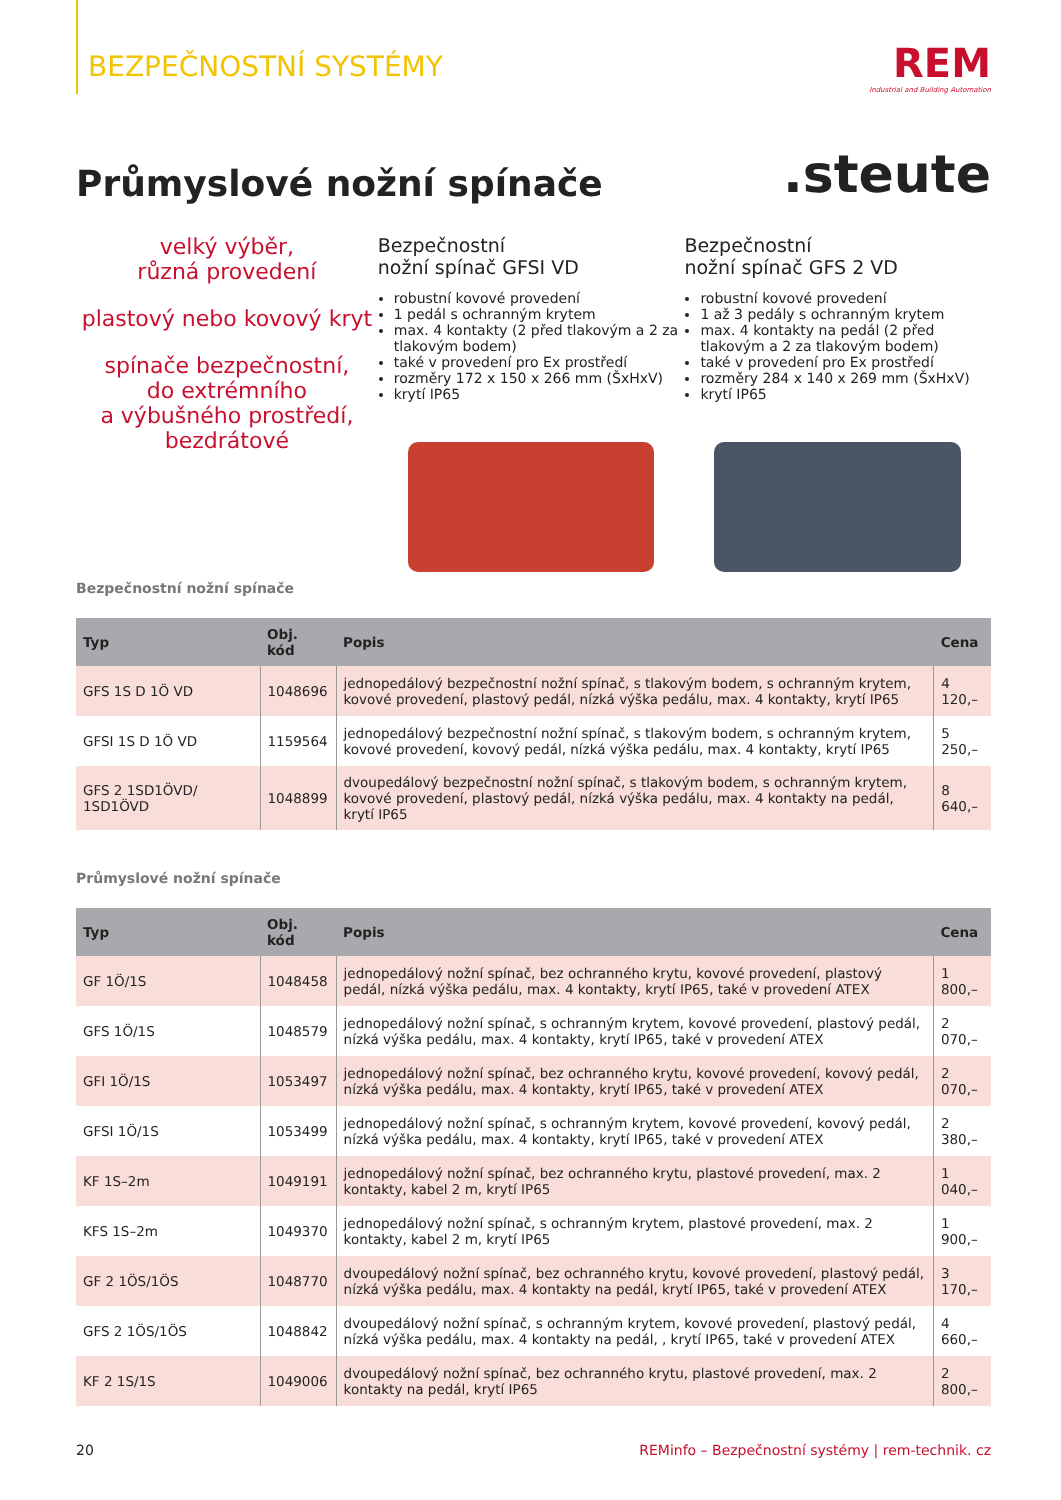BEZPEČNOSTNÍ SYSTÉMY
REM
Industrial and Building Automation
Průmyslové nožní spínače
.steute
velký výběr,
různá provedení
plastový nebo kovový kryt
spínače bezpečnostní,
do extrémního
a výbušného prostředí,
bezdrátové
Bezpečnostní
nožní spínač GFSI VD
robustní kovové provedení
1 pedál s ochranným krytem
max. 4 kontakty (2 před tlakovým a 2 za tlakovým bodem)
také v provedení pro Ex prostředí
rozměry 172 x 150 x 266 mm (ŠxHxV)
krytí IP65
Bezpečnostní
nožní spínač GFS 2 VD
robustní kovové provedení
1 až 3 pedály s ochranným krytem
max. 4 kontakty na pedál (2 před tlakovým a 2 za tlakovým bodem)
také v provedení pro Ex prostředí
rozměry 284 x 140 x 269 mm (ŠxHxV)
krytí IP65
Bezpečnostní nožní spínače
| Typ | Obj. kód | Popis | Cena |
| --- | --- | --- | --- |
| GFS 1S D 1Ö VD | 1048696 | jednopedálový bezpečnostní nožní spínač, s tlakovým bodem, s ochranným krytem, kovové provedení, plastový pedál, nízká výška pedálu, max. 4 kontakty, krytí IP65 | 4 120,– |
| GFSI 1S D 1Ö VD | 1159564 | jednopedálový bezpečnostní nožní spínač, s tlakovým bodem, s ochranným krytem, kovové provedení, kovový pedál, nízká výška pedálu, max. 4 kontakty, krytí IP65 | 5 250,– |
| GFS 2 1SD1ÖVD/ 1SD1ÖVD | 1048899 | dvoupedálový bezpečnostní nožní spínač, s tlakovým bodem, s ochranným krytem, kovové provedení, plastový pedál, nízká výška pedálu, max. 4 kontakty na pedál, krytí IP65 | 8 640,– |
Průmyslové nožní spínače
| Typ | Obj. kód | Popis | Cena |
| --- | --- | --- | --- |
| GF 1Ö/1S | 1048458 | jednopedálový nožní spínač, bez ochranného krytu, kovové provedení, plastový pedál, nízká výška pedálu, max. 4 kontakty, krytí IP65, také v provedení ATEX | 1 800,– |
| GFS 1Ö/1S | 1048579 | jednopedálový nožní spínač, s ochranným krytem, kovové provedení, plastový pedál, nízká výška pedálu, max. 4 kontakty, krytí IP65, také v provedení ATEX | 2 070,– |
| GFI 1Ö/1S | 1053497 | jednopedálový nožní spínač, bez ochranného krytu, kovové provedení, kovový pedál, nízká výška pedálu, max. 4 kontakty, krytí IP65, také v provedení ATEX | 2 070,– |
| GFSI 1Ö/1S | 1053499 | jednopedálový nožní spínač, s ochranným krytem, kovové provedení, kovový pedál, nízká výška pedálu, max. 4 kontakty, krytí IP65, také v provedení ATEX | 2 380,– |
| KF 1S–2m | 1049191 | jednopedálový nožní spínač, bez ochranného krytu, plastové provedení, max. 2 kontakty, kabel 2 m, krytí IP65 | 1 040,– |
| KFS 1S–2m | 1049370 | jednopedálový nožní spínač, s ochranným krytem, plastové provedení, max. 2 kontakty, kabel 2 m, krytí IP65 | 1 900,– |
| GF 2 1ÖS/1ÖS | 1048770 | dvoupedálový nožní spínač, bez ochranného krytu, kovové provedení, plastový pedál, nízká výška pedálu, max. 4 kontakty na pedál, krytí IP65, také v provedení ATEX | 3 170,– |
| GFS 2 1ÖS/1ÖS | 1048842 | dvoupedálový nožní spínač, s ochranným krytem, kovové provedení, plastový pedál, nízká výška pedálu, max. 4 kontakty na pedál, , krytí IP65, také v provedení ATEX | 4 660,– |
| KF 2 1S/1S | 1049006 | dvoupedálový nožní spínač, bez ochranného krytu, plastové provedení, max. 2 kontakty na pedál, krytí IP65 | 2 800,– |
20 REMinfo – Bezpečnostní systémy | rem-technik. cz